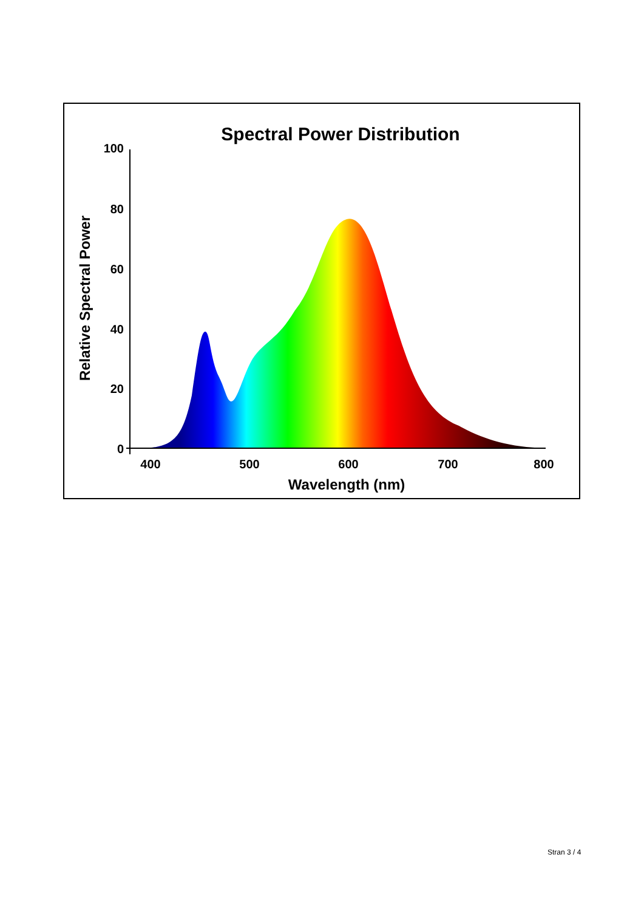Spectral Power Distribution
100
80
60
40
20
0
400
500
600
700
800
Wavelength (nm)
Relative Spectral Power
Stran 3 / 4